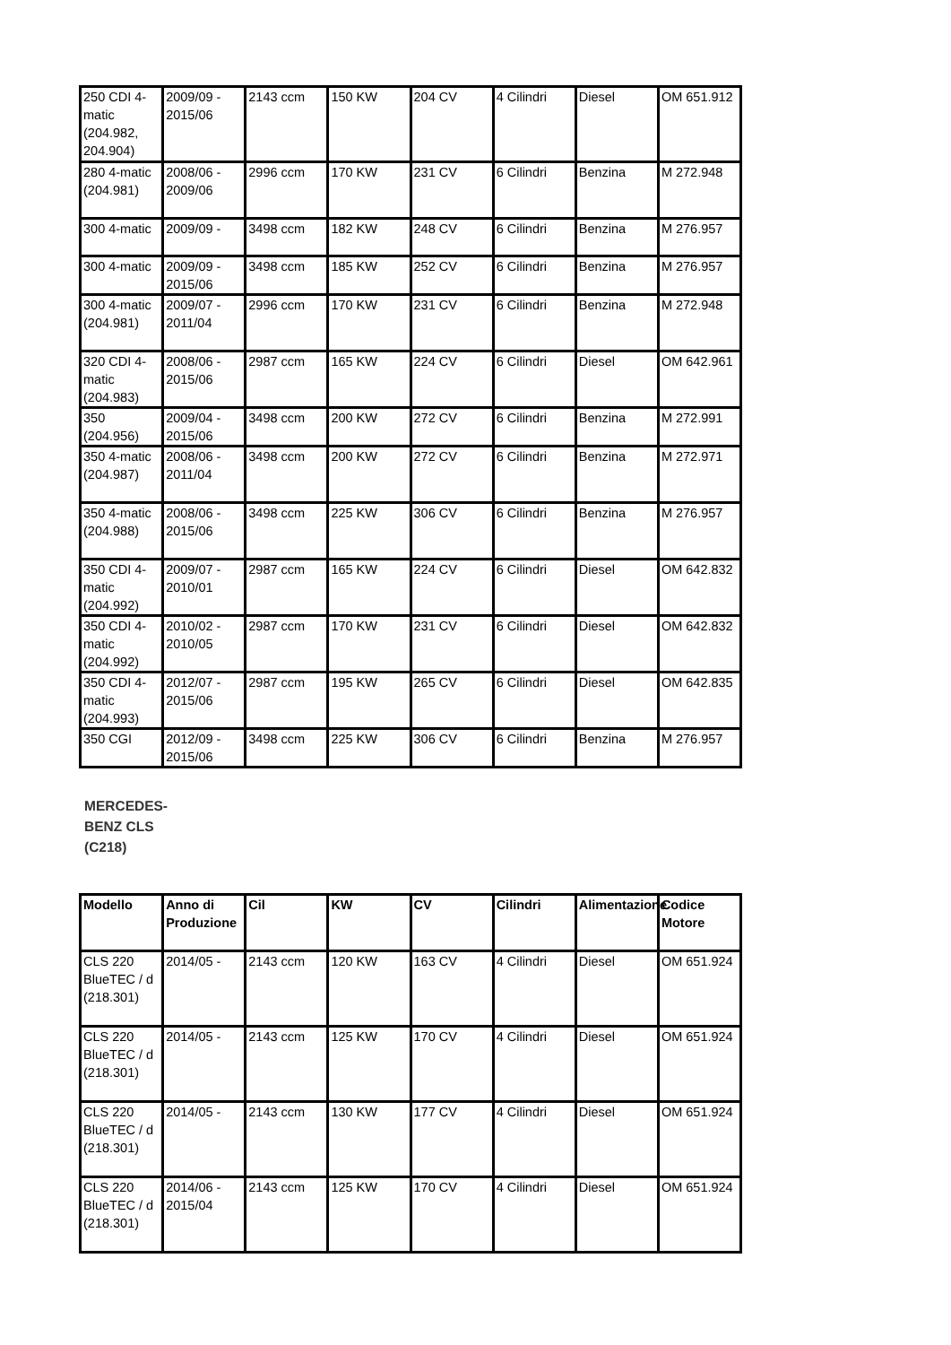| 250 CDI 4-matic (204.982, 204.904) | 2009/09 - 2015/06 | 2143 ccm | 150 KW | 204 CV | 4 Cilindri | Diesel | OM 651.912 |
| 280 4-matic (204.981) | 2008/06 - 2009/06 | 2996 ccm | 170 KW | 231 CV | 6 Cilindri | Benzina | M 272.948 |
| 300 4-matic | 2009/09 - | 3498 ccm | 182 KW | 248 CV | 6 Cilindri | Benzina | M 276.957 |
| 300 4-matic | 2009/09 - 2015/06 | 3498 ccm | 185 KW | 252 CV | 6 Cilindri | Benzina | M 276.957 |
| 300 4-matic (204.981) | 2009/07 - 2011/04 | 2996 ccm | 170 KW | 231 CV | 6 Cilindri | Benzina | M 272.948 |
| 320 CDI 4-matic (204.983) | 2008/06 - 2015/06 | 2987 ccm | 165 KW | 224 CV | 6 Cilindri | Diesel | OM 642.961 |
| 350 (204.956) | 2009/04 - 2015/06 | 3498 ccm | 200 KW | 272 CV | 6 Cilindri | Benzina | M 272.991 |
| 350 4-matic (204.987) | 2008/06 - 2011/04 | 3498 ccm | 200 KW | 272 CV | 6 Cilindri | Benzina | M 272.971 |
| 350 4-matic (204.988) | 2008/06 - 2015/06 | 3498 ccm | 225 KW | 306 CV | 6 Cilindri | Benzina | M 276.957 |
| 350 CDI 4-matic (204.992) | 2009/07 - 2010/01 | 2987 ccm | 165 KW | 224 CV | 6 Cilindri | Diesel | OM 642.832 |
| 350 CDI 4-matic (204.992) | 2010/02 - 2010/05 | 2987 ccm | 170 KW | 231 CV | 6 Cilindri | Diesel | OM 642.832 |
| 350 CDI 4-matic (204.993) | 2012/07 - 2015/06 | 2987 ccm | 195 KW | 265 CV | 6 Cilindri | Diesel | OM 642.835 |
| 350 CGI | 2012/09 - 2015/06 | 3498 ccm | 225 KW | 306 CV | 6 Cilindri | Benzina | M 276.957 |
MERCEDES-BENZ CLS (C218)
| Modello | Anno di Produzione | Cil | KW | CV | Cilindri | Alimentazione | Codice Motore |
| --- | --- | --- | --- | --- | --- | --- | --- |
| CLS 220 BlueTEC / d (218.301) | 2014/05 - | 2143 ccm | 120 KW | 163 CV | 4 Cilindri | Diesel | OM 651.924 |
| CLS 220 BlueTEC / d (218.301) | 2014/05 - | 2143 ccm | 125 KW | 170 CV | 4 Cilindri | Diesel | OM 651.924 |
| CLS 220 BlueTEC / d (218.301) | 2014/05 - | 2143 ccm | 130 KW | 177 CV | 4 Cilindri | Diesel | OM 651.924 |
| CLS 220 BlueTEC / d (218.301) | 2014/06 - 2015/04 | 2143 ccm | 125 KW | 170 CV | 4 Cilindri | Diesel | OM 651.924 |